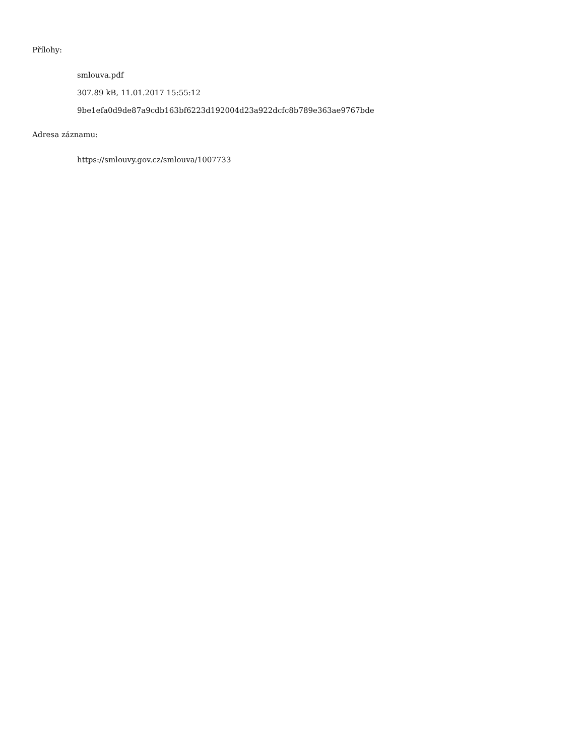Přílohy:
smlouva.pdf
307.89 kB, 11.01.2017 15:55:12
9be1efa0d9de87a9cdb163bf6223d192004d23a922dcfc8b789e363ae9767bde
Adresa záznamu:
https://smlouvy.gov.cz/smlouva/1007733